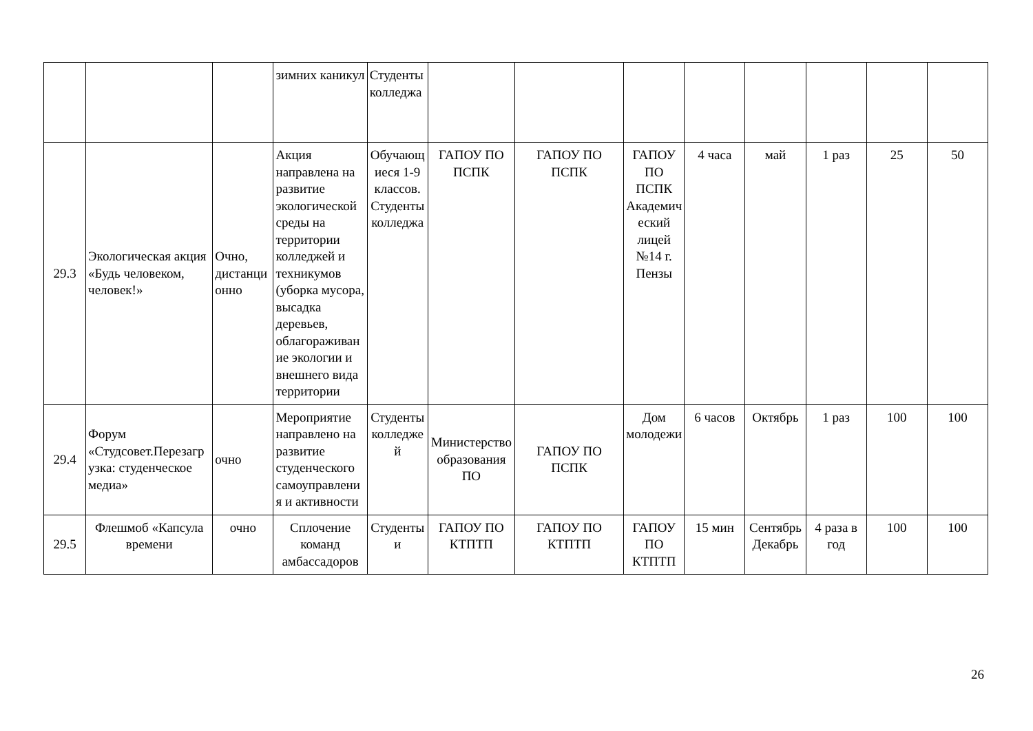| | | | зимних каникул | Студенты колледжа | | | | | | | | |
| 29.3 | Экологическая акция «Будь человеком, человек!» | Очно, дистанционно | Акция направлена на развитие экологической среды на территории колледжей и техникумов (уборка мусора, высадка деревьев, облагораживание экологии и внешнего вида территории | Обучающиеся 1-9 классов. Студенты колледжа | ГАПОУ ПО ПСПК | ГАПОУ ПО ПСПК | ГАПОУ ПО ПСПК Академический лицей №14 г. Пензы | 4 часа | май | 1 раз | 25 | 50 |
| 29.4 | Форум «Студсовет.Перезагрузка: студенческое медиа» | очно | Мероприятие направлено на развитие студенческого самоуправления и активности | Студенты колледжей | Министерство образования ПО | ГАПОУ ПО ПСПК | Дом молодежи | 6 часов | Октябрь | 1 раз | 100 | 100 |
| 29.5 | Флешмоб «Капсула времени | очно | Сплочение команд амбассадоров | Студенты и | ГАПОУ ПО КТПТП | ГАПОУ ПО КТПТП | ГАПОУ ПО КТПТП | 15 мин | Сентябрь Декабрь | 4 раза в год | 100 | 100 |
26